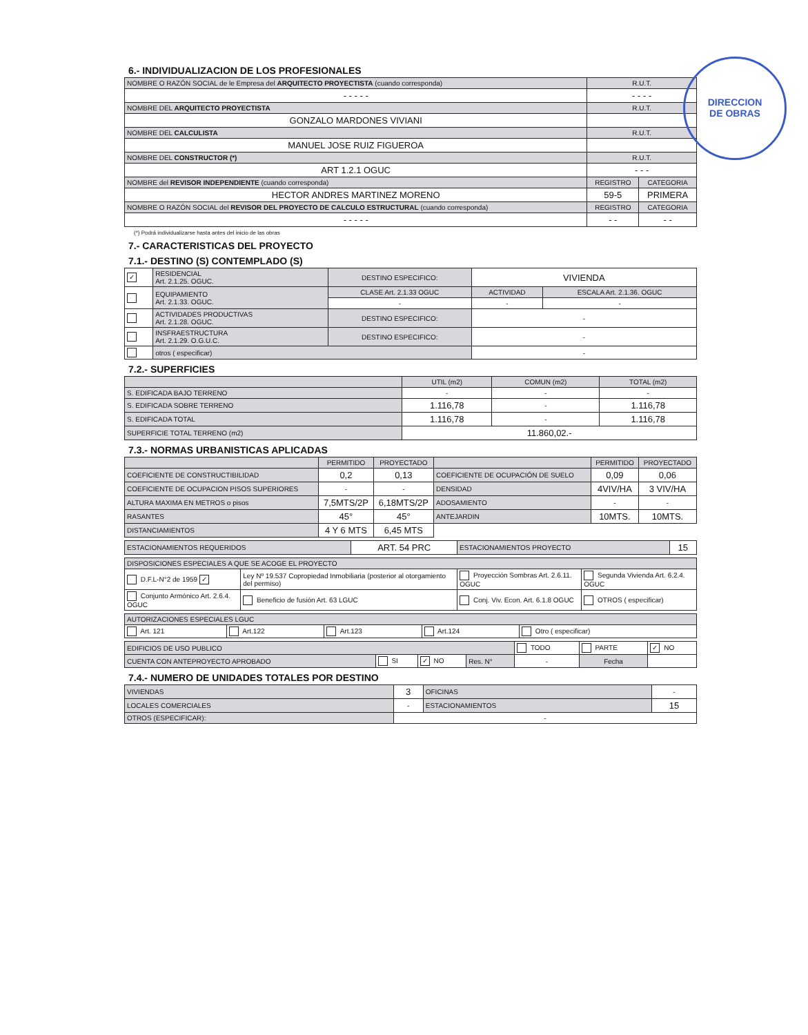DIRECCION
DE OBRAS
6.- INDIVIDUALIZACION DE LOS PROFESIONALES
| NOMBRE O RAZÓN SOCIAL de le Empresa del ARQUITECTO PROYECTISTA (cuando corresponda) | R.U.T. | |
| - - - - - | - - - - | |
| NOMBRE DEL ARQUITECTO PROYECTISTA | R.U.T. | |
| GONZALO MARDONES VIVIANI | | |
| NOMBRE DEL CALCULISTA | R.U.T. | |
| MANUEL JOSE RUIZ FIGUEROA | | |
| NOMBRE DEL CONSTRUCTOR (*) | R.U.T. | |
| ART 1.2.1 OGUC | - - - | |
| NOMBRE del REVISOR INDEPENDIENTE (cuando corresponda) | REGISTRO | CATEGORIA |
| HECTOR ANDRES MARTINEZ MORENO | 59-5 | PRIMERA |
| NOMBRE O RAZÓN SOCIAL del REVISOR DEL PROYECTO DE CALCULO ESTRUCTURAL (cuando corresponda) | REGISTRO | CATEGORIA |
| - - - - - | - - | - - |
(*) Podrá individualizarse hasta antes del inicio de las obras
7.- CARACTERISTICAS DEL PROYECTO
7.1.- DESTINO (S) CONTEMPLADO (S)
| ✓ | RESIDENCIAL Art. 2.1.25. OGUC. | DESTINO ESPECIFICO: | VIVIENDA | |
| | EQUIPAMIENTO Art. 2.1.33. OGUC. | CLASE Art. 2.1.33 OGUC | ACTIVIDAD | ESCALA Art. 2.1.36. OGUC |
| | | - | - | - |
| | ACTIVIDADES PRODUCTIVAS Art. 2.1.28. OGUC. | DESTINO ESPECIFICO: | - | |
| | INSFRAESTRUCTURA Art. 2.1.29. O.G.U.C. | DESTINO ESPECIFICO: | - | |
| | otros ( especificar) | | - | |
7.2.- SUPERFICIES
| | UTIL (m2) | COMUN (m2) | TOTAL (m2) |
| S. EDIFICADA BAJO TERRENO | - | - | - |
| S. EDIFICADA SOBRE TERRENO | 1.116,78 | - | 1.116,78 |
| S. EDIFICADA TOTAL | 1.116,78 | - | 1.116,78 |
| SUPERFICIE TOTAL TERRENO (m2) | 11.860,02.- | | |
7.3.- NORMAS URBANISTICAS APLICADAS
| | PERMITIDO | PROYECTADO | | PERMITIDO | PROYECTADO |
| COEFICIENTE DE CONSTRUCTIBILIDAD | 0,2 | 0,13 | COEFICIENTE DE OCUPACIÓN DE SUELO | 0,09 | 0,06 |
| COEFICIENTE DE OCUPACION PISOS SUPERIORES | - | - | DENSIDAD | 4VIV/HA | 3 VIV/HA |
| ALTURA MAXIMA EN METROS o pisos | 7,5MTS/2P | 6,18MTS/2P | ADOSAMIENTO | - | - |
| RASANTES | 45° | 45° | ANTEJARDIN | 10MTS. | 10MTS. |
| DISTANCIAMIENTOS | 4 Y 6 MTS | 6,45 MTS | | | |
| ESTACIONAMIENTOS REQUERIDOS | ART. 54 PRC | ESTACIONAMIENTOS PROYECTO | 15 |
| DISPOSICIONES ESPECIALES A QUE SE ACOGE EL PROYECTO | | | |
| D.F.L-N°2 de 1959 ✓ | Ley Nº 19.537 Copropiedad Inmobiliaria (posterior al otorgamiento del permiso) | Proyección Sombras Art. 2.6.11. OGUC | Segunda Vivienda Art. 6.2.4. OGUC |
| Conjunto Armónico Art. 2.6.4. OGUC | Beneficio de fusión Art. 63 LGUC | Conj. Viv. Econ. Art. 6.1.8 OGUC | OTROS ( especificar) |
| AUTORIZACIONES ESPECIALES LGUC | | | | |
| Art. 121 | Art.122 | Art.123 | Art.124 | Otro ( especificar) |
| EDIFICIOS DE USO PUBLICO | | | | TODO | PARTE | ✓ NO |
| CUENTA CON ANTEPROYECTO APROBADO | SI | ✓ NO | Res. N° | - | Fecha | |
7.4.- NUMERO DE UNIDADES TOTALES POR DESTINO
| VIVIENDAS | 3 | OFICINAS | - |
| LOCALES COMERCIALES | - | ESTACIONAMIENTOS | 15 |
| OTROS (ESPECIFICAR): | - | | |